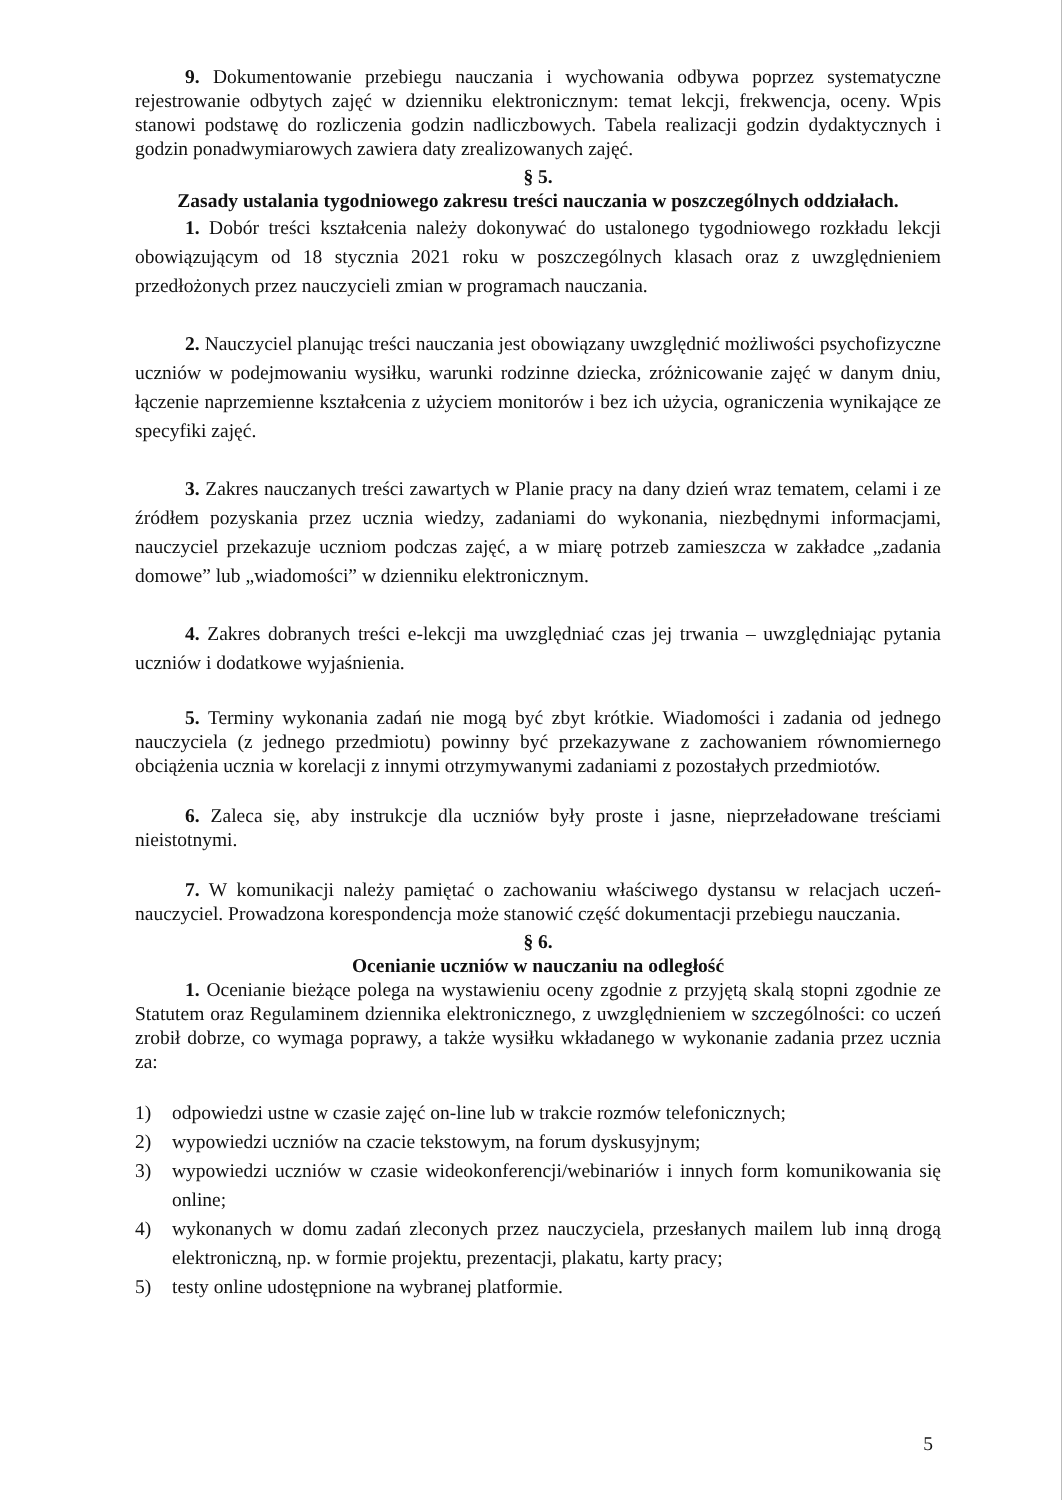9. Dokumentowanie przebiegu nauczania i wychowania odbywa poprzez systematyczne rejestrowanie odbytych zajęć w dzienniku elektronicznym: temat lekcji, frekwencja, oceny. Wpis stanowi podstawę do rozliczenia godzin nadliczbowych. Tabela realizacji godzin dydaktycznych i godzin ponadwymiarowych zawiera daty zrealizowanych zajęć.
§ 5.
Zasady ustalania tygodniowego zakresu treści nauczania w poszczególnych oddziałach.
1. Dobór treści kształcenia należy dokonywać do ustalonego tygodniowego rozkładu lekcji obowiązującym od 18 stycznia 2021 roku w poszczególnych klasach oraz z uwzględnieniem przedłożonych przez nauczycieli zmian w programach nauczania.
2. Nauczyciel planując treści nauczania jest obowiązany uwzględnić możliwości psychofizyczne uczniów w podejmowaniu wysiłku, warunki rodzinne dziecka, zróżnicowanie zajęć w danym dniu, łączenie naprzemienne kształcenia z użyciem monitorów i bez ich użycia, ograniczenia wynikające ze specyfiki zajęć.
3. Zakres nauczanych treści zawartych w Planie pracy na dany dzień wraz tematem, celami i ze źródłem pozyskania przez ucznia wiedzy, zadaniami do wykonania, niezbędnymi informacjami, nauczyciel przekazuje uczniom podczas zajęć, a w miarę potrzeb zamieszcza w zakładce „zadania domowe” lub „wiadomości” w dzienniku elektronicznym.
4. Zakres dobranych treści e-lekcji ma uwzględniać czas jej trwania – uwzględniając pytania uczniów i dodatkowe wyjaśnienia.
5. Terminy wykonania zadań nie mogą być zbyt krótkie. Wiadomości i zadania od jednego nauczyciela (z jednego przedmiotu) powinny być przekazywane z zachowaniem równomiernego obciążenia ucznia w korelacji z innymi otrzymywanymi zadaniami z pozostałych przedmiotów.
6. Zaleca się, aby instrukcje dla uczniów były proste i jasne, nieprzeładowane treściami nieistotnymi.
7. W komunikacji należy pamiętać o zachowaniu właściwego dystansu w relacjach uczeń-nauczyciel. Prowadzona korespondencja może stanowić część dokumentacji przebiegu nauczania.
§ 6.
Ocenianie uczniów w nauczaniu na odległość
1. Ocenianie bieżące polega na wystawieniu oceny zgodnie z przyjętą skalą stopni zgodnie ze Statutem oraz Regulaminem dziennika elektronicznego, z uwzględnieniem w szczególności: co uczeń zrobił dobrze, co wymaga poprawy, a także wysiłku wkładanego w wykonanie zadania przez ucznia za:
1) odpowiedzi ustne w czasie zajęć on-line lub w trakcie rozmów telefonicznych;
2) wypowiedzi uczniów na czacie tekstowym, na forum dyskusyjnym;
3) wypowiedzi uczniów w czasie wideokonferencji/webinariów i innych form komunikowania się online;
4) wykonanych w domu zadań zleconych przez nauczyciela, przesłanych mailem lub inną drogą elektroniczną, np. w formie projektu, prezentacji, plakatu, karty pracy;
5) testy online udostępnione na wybranej platformie.
5